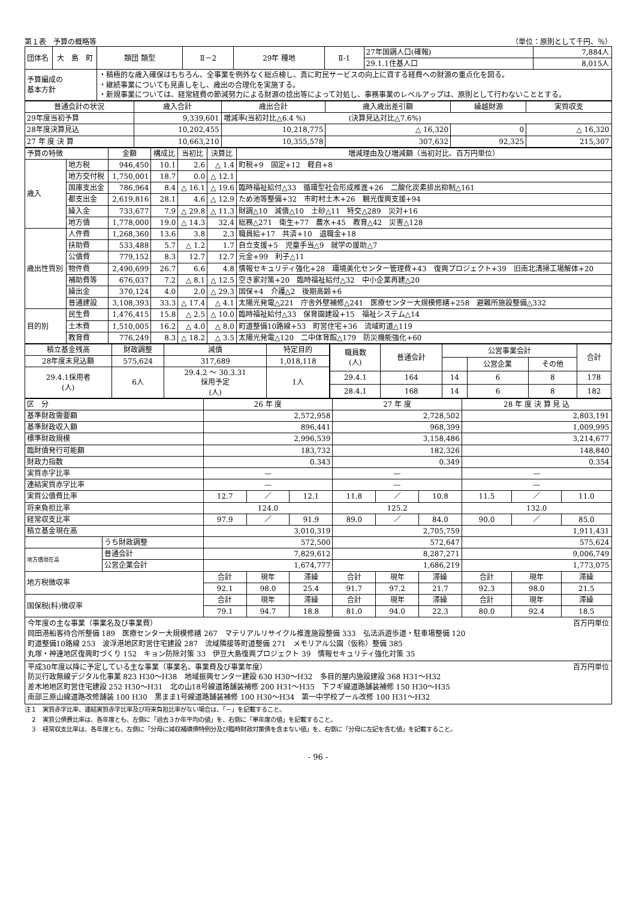第１表　予算の概略等 （単位：原則として千円、％）
| 団体名 | 大 島 町 | 類団 類型 | Ⅱ－2 | 29年 種地 | Ⅱ-1 | 27年国調人口(確報) | 7,884人 |
| | | | | | | 29.1.1住基人口 | 8,015人 |
| 予算編成の 基本方針 | | ・積極的な歳入確保はもちろん、全事業を例外なく総点検し、真に町民サービスの向上に資する経費への財源の重点化を図る。 ・継続事業についても見直しをし、歳出の合理化を実施する。 ・新規事業については、経常経費の節減努力による財源の捻出等によって対処し、事務事業のレベルアップは、原則として行わないこととする。 | | | | | |
| 普通会計の状況 | 歳入合計 | 歳出合計 | 歳入歳出差引額 | 繰越財源 | 実質収支 |
| 29年度当初予算 | 9,339,601 | 増減率(当初対比△6.4 %) (決算見込対比△7.6%) | | | |
| 28年度決算見込 | 10,202,455 | 10,218,775 | △ 16,320 | 0 | △ 16,320 |
| 27 年 度 決 算 | 10,663,210 | 10,355,578 | 307,632 | 92,325 | 215,307 |
| 予算の特徴 | | 金額 | 構成比 | 当初比 | 決算比 | 増減理由及び増減額（当初対比、百万円単位） |
| 歳入 | 地方税 | 946,450 | 10.1 | 2.6 | △ 1.4 | 町税+9 固定+12 軽自+8 |
| | 地方交付税 | 1,750,001 | 18.7 | 0.0 | △ 12.1 | |
| | 国庫支出金 | 786,964 | 8.4 | △ 16.1 | △ 19.6 | 臨時福祉給付△33 循環型社会形成推進+26 二酸化炭素排出抑制△161 |
| | 都支出金 | 2,619,816 | 28.1 | 4.6 | △ 12.9 | ため池等整備+32 市町村土木+26 観光復興支援+94 |
| | 繰入金 | 733,677 | 7.9 | △ 29.8 | △ 11.3 | 財調△10 減債△10 土砂△11 特交△289 災対+16 |
| | 地方債 | 1,778,000 | 19.0 | △ 14.3 | 32.4 | 総務△271 衛生+77 農水+45 教育△42 災害△128 |
| 歳出性質別 | 人件費 | 1,268,360 | 13.6 | 3.8 | 2.3 | 職員給+17 共済+10 退職金+18 |
| | 扶助費 | 533,488 | 5.7 | △ 1.2 | 1.7 | 自立支援+5 児童手当△9 就学の援助△7 |
| | 公債費 | 779,152 | 8.3 | 12.7 | 12.7 | 元金+99 利子△11 |
| | 物件費 | 2,490,699 | 26.7 | 6.6 | 4.8 | 情報セキュリティ強化+28 環境美化センター管理費+43 復興プロジェクト+39 旧南北清掃工場解体+20 |
| | 補助費等 | 676,037 | 7.2 | △ 8.1 | △ 12.5 | 空き家対策+20 臨時福祉給付△32 中小企業再建△20 |
| | 繰出金 | 370,124 | 4.0 | 2.0 | △ 29.3 | 国保+4 介護△2 後期高齢+6 |
| | 普通建設 | 3,108,393 | 33.3 | △ 17.4 | △ 4.1 | 太陽光発電△221 庁舎外壁補修△241 医療センター大規模修繕+258 避難所施設整備△332 |
| 目的別 | 民生費 | 1,476,415 | 15.8 | △ 2.5 | △ 10.0 | 臨時福祉給付△33 保育園建設+15 福祉システム△14 |
| | 土木費 | 1,510,005 | 16.2 | △ 4.0 | △ 8.0 | 町道整備10路線+53 町営住宅+36 流域町道△119 |
| | 教育費 | 776,249 | 8.3 | △ 18.2 | △ 3.5 | 太陽光発電△120 二中体育館△179 防災機能強化+60 |
| 積立基金残高 | 財政調整 | 減債 | 特定目的 |
| 28年度末見込額 | 575,624 | 317,689 | 1,018,118 |
| 29.4.1採用者 (人) | 6人 | 29.4.2 ～ 30.3.31 採用予定 (人) | 1人 |
| 職員数 (人) | 普通会計 | 公営事業会計 | | | 合計 |
| | | | 公営企業 | その他 | |
| 29.4.1 | 164 | 14 | 6 | 8 | 178 |
| 28.4.1 | 168 | 14 | 6 | 8 | 182 |
| 区 分 | | 26 年 度 | | | 27 年 度 | | | 28 年 度 決 算 見 込 | | |
| 基準財政需要額 | | 2,572,958 | | | 2,728,502 | | | 2,803,191 | | |
| 基準財政収入額 | | 896,441 | | | 968,399 | | | 1,009,995 | | |
| 標準財政規模 | | 2,996,539 | | | 3,158,486 | | | 3,214,677 | | |
| 臨財債発行可能額 | | 183,732 | | | 182,326 | | | 148,840 | | |
| 財政力指数 | | 0.343 | | | 0.349 | | | 0.354 | | |
| 実質赤字比率 | | — | | | — | | | — | | |
| 連結実質赤字比率 | | — | | | — | | | — | | |
| 実質公債費比率 | | 12.7 | ／ | 12.1 | 11.8 | ／ | 10.8 | 11.5 | ／ | 11.0 |
| 将来負担比率 | | 124.0 | | | 125.2 | | | 132.0 | | |
| 経常収支比率 | | 97.9 | ／ | 91.9 | 89.0 | ／ | 84.0 | 90.0 | ／ | 85.0 |
| 積立基金現在高 | | 3,010,319 | | | 2,705,759 | | | 1,911,431 | | |
| | うち財政調整 | 572,500 | | | 572,647 | | | 575,624 | | |
| 地方債現在高 | 普通会計 | 7,829,612 | | | 8,287,271 | | | 9,006,749 | | |
| | 公営企業会計 | 1,674,777 | | | 1,686,219 | | | 1,773,075 | | |
| 地方税徴収率 | | 合計 | 現年 | 滞繰 | 合計 | 現年 | 滞繰 | 合計 | 現年 | 滞繰 |
| | | 92.1 | 98.0 | 25.4 | 91.7 | 97.2 | 21.7 | 92.3 | 98.0 | 21.5 |
| 国保税(料)徴収率 | | 合計 | 現年 | 滞繰 | 合計 | 現年 | 滞繰 | 合計 | 現年 | 滞繰 |
| | | 79.1 | 94.7 | 18.8 | 81.0 | 94.0 | 22.3 | 80.0 | 92.4 | 18.5 |
今年度の主な事業（事業名及び事業費） 百万円単位
岡田港船客待合所整備 189　医療センター大規模修繕 267　マテリアルリサイクル推進施設整備 333　弘法浜遊歩道・駐車場整備 120
町道整備10路線 253　波浮港地区町営住宅建設 287　流域隣接等町道整備 271　メモリアル公園（仮称）整備 385
丸塚・神達地区復興町づくり 152　キョン防除対策 33　伊豆大島復興プロジェクト 39　情報セキュリティ強化対策 35
平成30年度以降に予定している主な事業（事業名、事業費及び事業年度） 百万円単位
防災行政無線デジタル化事業 823 H30～H38　地域振興センター建設 630 H30～H32　多目的屋内施設建設 368 H31～H32
差木地地区町営住宅建設 252 H30～H31　北の山18号線道路舗装補修 200 H31～H35　下フギ線道路舗装補修 150 H30～H35
南部三原山線道路改修舗装 100 H30　黒まま1号線道路舗装補修 100 H30～H34　第一中学校プール改修 100 H31～H32
注１　実質赤字比率、連結実質赤字比率及び将来負担比率がない場合は、「－」を記載すること。
　２　実質公債費比率は、各年度とも、左側に「過去３か年平均の値」を、右側に「単年度の値」を記載すること。
　３　経常収支比率は、各年度とも、左側に「分母に減収補填債特例分及び臨時財政対策債を含まない値」を、右側に「分母に左記を含む値」を記載すること。
- 96 -